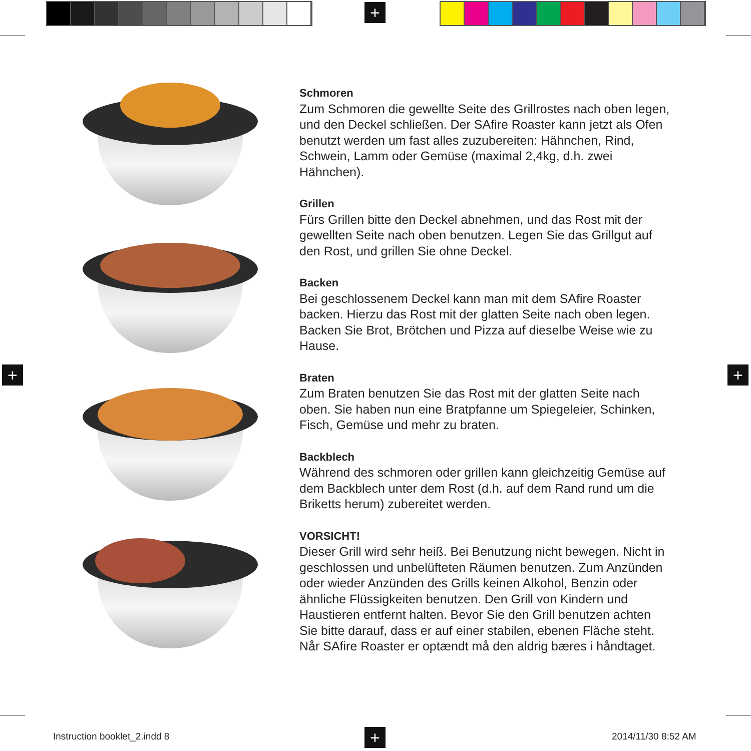+
+ +
+
Schmoren
Zum Schmoren die gewellte Seite des Grillrostes nach oben legen, und den Deckel schließen. Der SAfire Roaster kann jetzt als Ofen benutzt werden um fast alles zuzubereiten: Hähnchen, Rind, Schwein, Lamm oder Gemüse (maximal 2,4kg, d.h. zwei Hähnchen).
Grillen
Fürs Grillen bitte den Deckel abnehmen, und das Rost mit der gewellten Seite nach oben benutzen. Legen Sie das Grillgut auf den Rost, und grillen Sie ohne Deckel.
Backen
Bei geschlossenem Deckel kann man mit dem SAfire Roaster backen. Hierzu das Rost mit der glatten Seite nach oben legen. Backen Sie Brot, Brötchen und Pizza auf dieselbe Weise wie zu Hause.
Braten
Zum Braten benutzen Sie das Rost mit der glatten Seite nach oben. Sie haben nun eine Bratpfanne um Spiegeleier, Schinken, Fisch, Gemüse und mehr zu braten.
Backblech
Während des schmoren oder grillen kann gleichzeitig Gemüse auf dem Backblech unter dem Rost (d.h. auf dem Rand rund um die Briketts herum) zubereitet werden.
VORSICHT!
Dieser Grill wird sehr heiß. Bei Benutzung nicht bewegen. Nicht in geschlossen und unbelüfteten Räumen benutzen. Zum Anzünden oder wieder Anzünden des Grills keinen Alkohol, Benzin oder ähnliche Flüssigkeiten benutzen. Den Grill von Kindern und Haustieren entfernt halten. Bevor Sie den Grill benutzen achten Sie bitte darauf, dass er auf einer stabilen, ebenen Fläche steht. Når SAfire Roaster er optændt må den aldrig bæres i håndtaget.
Instruction booklet_2.indd 8 2014/11/30 8:52 AM